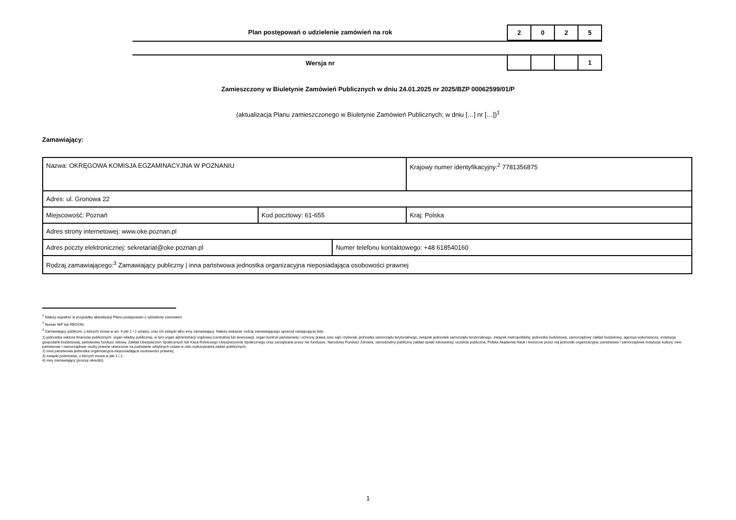Plan postępowań o udzielenie zamówień na rok
2 0 2 5
Wersja nr
1
Zamieszczony w Biuletynie Zamówień Publicznych w dniu 24.01.2025 nr 2025/BZP 00062599/01/P
(aktualizacja Planu zamieszczonego w Biuletynie Zamówień Publicznych; w dniu […] nr […])<sup>1</sup>
Zamawiający:
| Nazwa: OKRĘGOWA KOMISJA EGZAMINACYJNA W POZNANIU | | | Krajowy numer identyfikacyjny:<sup>2</sup> 7781356875 |
| Adres: ul. Gronowa 22 | | | |
| Miejscowość: Poznań | Kod pocztowy: 61-655 | | Kraj: Polska |
| Adres strony internetowej: www.oke.poznan.pl | | | |
| Adres poczty elektronicznej: sekretariat@oke.poznan.pl | | Numer telefonu kontaktowego: +48 618540160 | |
| Rodzaj zamawiającego:<sup>3</sup> Zamawiający publiczny / inna państwowa jednostka organizacyjna nieposiadająca osobowości prawnej | | | |
<sup>1</sup> Należy wypełnić w przypadku aktualizacji Planu postępowań o udzielenie zamówień.
<sup>2</sup> Numer NIP lub REGON.
<sup>3</sup> Zamawiający publiczni, o których mowa w art. 4 pkt 1 i 2 ustawy, oraz ich związki albo inny zamawiający. Należy wskazać rodzaj zamawiającego spośród następującej listy:
1) jednostka sektora finansów publicznych: organ władzy publicznej, w tym organ administracji rządowej (centralnej lub terenowej), organ kontroli państwowej i ochrony prawa oraz sąd i trybunał, jednostka samorządu terytorialnego, związek jednostek samorządu terytorialnego, związek metropolitalny, jednostka budżetowa, samorządowy zakład budżetowy, agencja wykonawcza, instytucja gospodarki budżetowej, państwowy fundusz celowy, Zakład Ubezpieczeń Społecznych lub Kasa Rolniczego Ubezpieczenia Społecznego oraz zarządzane przez nie fundusze, Narodowy Fundusz Zdrowia, samodzielny publiczny zakład opieki zdrowotnej, uczelnia publiczna, Polska Akademia Nauk i tworzone przez nią jednostki organizacyjne, państwowe i samorządowe instytucje kultury, inne państwowe i samorządowe osoby prawne utworzone na podstawie odrębnych ustaw w celu wykonywania zadań publicznych;
2) inna państwowa jednostka organizacyjna nieposiadająca osobowości prawnej;
3) związki podmiotów, o których mowa w pkt 1 i 2;
4) inny zamawiający (proszę określić).
1